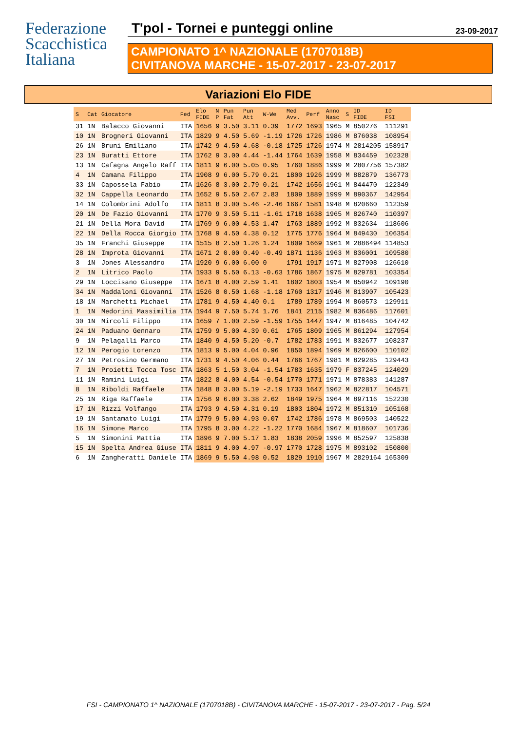Federazione
Scacchistica
Italiana
T'pol - Tornei e punteggi online 23-09-2017
CAMPIONATO 1^ NAZIONALE (1707018B)
CIVITANOVA MARCHE - 15-07-2017 - 23-07-2017
Variazioni Elo FIDE
| S | Cat | Giocatore | Fed | Elo FIDE | N P | Pun Fat | Pun Att | W-We | Med Avv. | Perf | Anno Nasc | S | ID FIDE | ID FSI |
| --- | --- | --- | --- | --- | --- | --- | --- | --- | --- | --- | --- | --- | --- | --- |
| 31 | 1N | Balacco Giovanni | ITA | 1656 | 9 | 3.50 | 3.11 | 0.39 | 1772 | 1693 | 1965 | M | 850276 | 111291 |
| 10 | 1N | Brogneri Giovanni | ITA | 1829 | 9 | 4.50 | 5.69 | -1.19 | 1726 | 1726 | 1986 | M | 876038 | 108954 |
| 26 | 1N | Bruni Emiliano | ITA | 1742 | 9 | 4.50 | 4.68 | -0.18 | 1725 | 1726 | 1974 | M | 2814205 | 158917 |
| 23 | 1N | Buratti Ettore | ITA | 1762 | 9 | 3.00 | 4.44 | -1.44 | 1764 | 1639 | 1958 | M | 834459 | 102328 |
| 13 | 1N | Cafagna Angelo Raff | ITA | 1811 | 9 | 6.00 | 5.05 | 0.95 | 1760 | 1886 | 1999 | M | 2807756 | 157382 |
| 4 | 1N | Camana Filippo | ITA | 1908 | 9 | 6.00 | 5.79 | 0.21 | 1800 | 1926 | 1999 | M | 882879 | 136773 |
| 33 | 1N | Capossela Fabio | ITA | 1626 | 8 | 3.00 | 2.79 | 0.21 | 1742 | 1656 | 1961 | M | 844470 | 122349 |
| 32 | 1N | Cappella Leonardo | ITA | 1652 | 9 | 5.50 | 2.67 | 2.83 | 1809 | 1889 | 1999 | M | 890367 | 142954 |
| 14 | 1N | Colombrini Adolfo | ITA | 1811 | 8 | 3.00 | 5.46 | -2.46 | 1667 | 1581 | 1948 | M | 820660 | 112359 |
| 20 | 1N | De Fazio Giovanni | ITA | 1770 | 9 | 3.50 | 5.11 | -1.61 | 1718 | 1638 | 1965 | M | 826740 | 110397 |
| 21 | 1N | Della Mora David | ITA | 1769 | 9 | 6.00 | 4.53 | 1.47 | 1763 | 1889 | 1992 | M | 832634 | 118606 |
| 22 | 1N | Della Rocca Giorgio | ITA | 1768 | 9 | 4.50 | 4.38 | 0.12 | 1775 | 1776 | 1964 | M | 849430 | 106354 |
| 35 | 1N | Franchi Giuseppe | ITA | 1515 | 8 | 2.50 | 1.26 | 1.24 | 1809 | 1669 | 1961 | M | 2886494 | 114853 |
| 28 | 1N | Improta Giovanni | ITA | 1671 | 2 | 0.00 | 0.49 | -0.49 | 1871 | 1136 | 1963 | M | 836001 | 109580 |
| 3 | 1N | Jones Alessandro | ITA | 1920 | 9 | 6.00 | 6.00 | 0 | 1791 | 1917 | 1971 | M | 827908 | 126610 |
| 2 | 1N | Litrico Paolo | ITA | 1933 | 9 | 5.50 | 6.13 | -0.63 | 1786 | 1867 | 1975 | M | 829781 | 103354 |
| 29 | 1N | Loccisano Giuseppe | ITA | 1671 | 8 | 4.00 | 2.59 | 1.41 | 1802 | 1803 | 1954 | M | 850942 | 109190 |
| 34 | 1N | Maddaloni Giovanni | ITA | 1526 | 8 | 0.50 | 1.68 | -1.18 | 1760 | 1317 | 1946 | M | 813907 | 105423 |
| 18 | 1N | Marchetti Michael | ITA | 1781 | 9 | 4.50 | 4.40 | 0.1 | 1789 | 1789 | 1994 | M | 860573 | 129911 |
| 1 | 1N | Medorini Massimilia | ITA | 1944 | 9 | 7.50 | 5.74 | 1.76 | 1841 | 2115 | 1982 | M | 836486 | 117601 |
| 30 | 1N | Mircoli Filippo | ITA | 1659 | 7 | 1.00 | 2.59 | -1.59 | 1755 | 1447 | 1947 | M | 816485 | 104742 |
| 24 | 1N | Paduano Gennaro | ITA | 1759 | 9 | 5.00 | 4.39 | 0.61 | 1765 | 1809 | 1965 | M | 861294 | 127954 |
| 9 | 1N | Pelagalli Marco | ITA | 1840 | 9 | 4.50 | 5.20 | -0.7 | 1782 | 1783 | 1991 | M | 832677 | 108237 |
| 12 | 1N | Perogio Lorenzo | ITA | 1813 | 9 | 5.00 | 4.04 | 0.96 | 1850 | 1894 | 1969 | M | 826600 | 110102 |
| 27 | 1N | Petrosino Germano | ITA | 1731 | 9 | 4.50 | 4.06 | 0.44 | 1766 | 1767 | 1981 | M | 829285 | 129443 |
| 7 | 1N | Proietti Tocca Tosc | ITA | 1863 | 5 | 1.50 | 3.04 | -1.54 | 1783 | 1635 | 1979 | F | 837245 | 124029 |
| 11 | 1N | Ramini Luigi | ITA | 1822 | 8 | 4.00 | 4.54 | -0.54 | 1770 | 1771 | 1971 | M | 878383 | 141287 |
| 8 | 1N | Riboldi Raffaele | ITA | 1848 | 8 | 3.00 | 5.19 | -2.19 | 1733 | 1647 | 1962 | M | 822817 | 104571 |
| 25 | 1N | Riga Raffaele | ITA | 1756 | 9 | 6.00 | 3.38 | 2.62 | 1849 | 1975 | 1964 | M | 897116 | 152230 |
| 17 | 1N | Rizzi Volfango | ITA | 1793 | 9 | 4.50 | 4.31 | 0.19 | 1803 | 1804 | 1972 | M | 851310 | 105168 |
| 19 | 1N | Santamato Luigi | ITA | 1779 | 9 | 5.00 | 4.93 | 0.07 | 1742 | 1786 | 1978 | M | 869503 | 140522 |
| 16 | 1N | Simone Marco | ITA | 1795 | 8 | 3.00 | 4.22 | -1.22 | 1770 | 1684 | 1967 | M | 818607 | 101736 |
| 5 | 1N | Simonini Mattia | ITA | 1896 | 9 | 7.00 | 5.17 | 1.83 | 1838 | 2059 | 1996 | M | 852597 | 125838 |
| 15 | 1N | Spelta Andrea Giuse | ITA | 1811 | 9 | 4.00 | 4.97 | -0.97 | 1770 | 1728 | 1975 | M | 893102 | 150800 |
| 6 | 1N | Zangheratti Daniele | ITA | 1869 | 9 | 5.50 | 4.98 | 0.52 | 1829 | 1910 | 1967 | M | 2829164 | 165309 |
FSI - CAMPIONATO 1^ NAZIONALE (1707018B) - CIVITANOVA MARCHE - 15-07-2017 - 23-07-2017 - Pag. 5/24